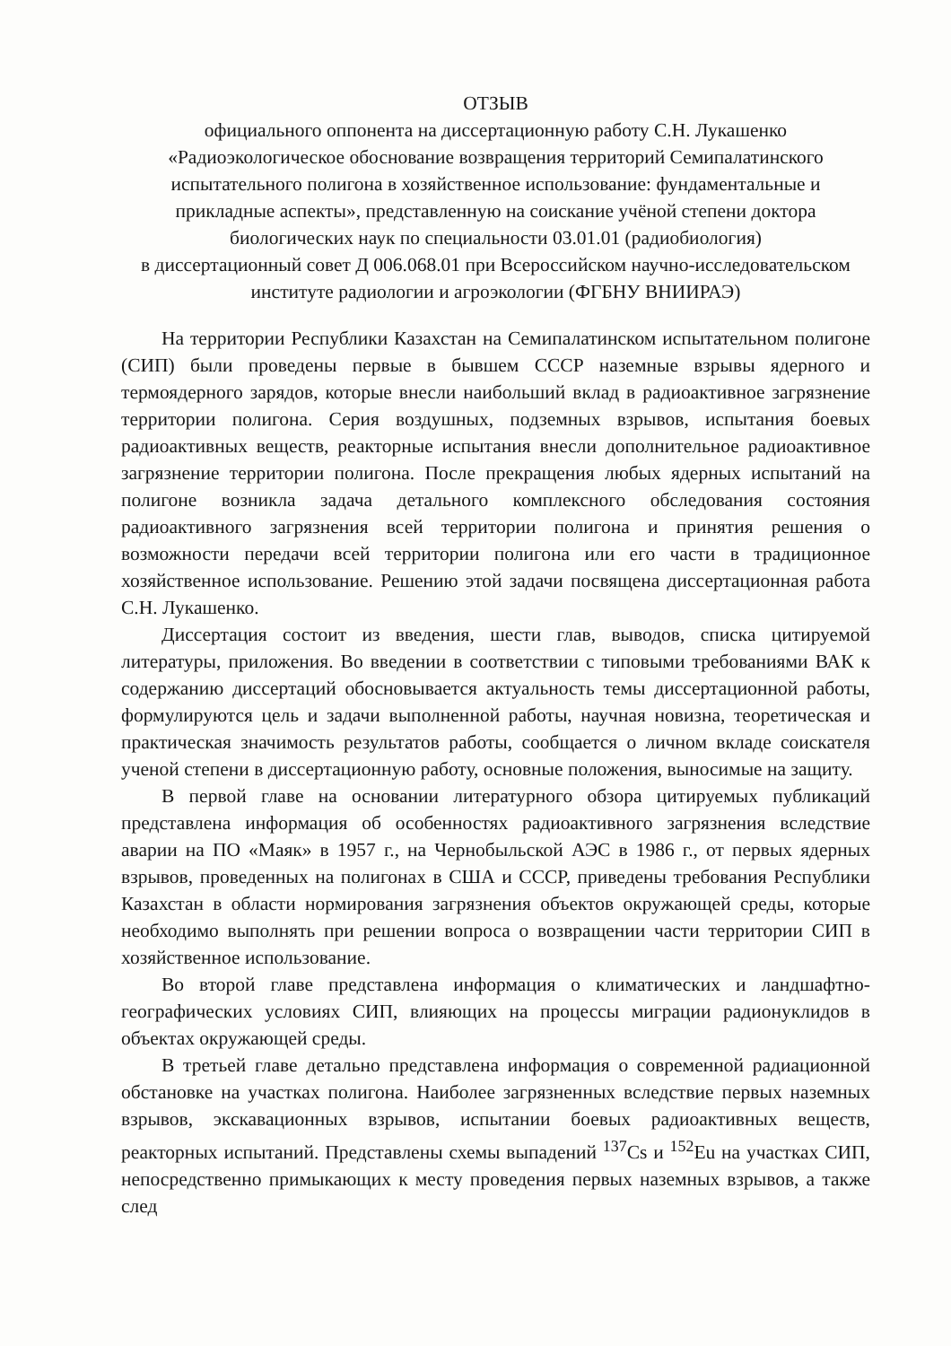ОТЗЫВ
официального оппонента на диссертационную работу С.Н. Лукашенко
«Радиоэкологическое обоснование возвращения территорий Семипалатинского испытательного полигона в хозяйственное использование: фундаментальные и прикладные аспекты», представленную на соискание учёной степени доктора биологических наук по специальности 03.01.01 (радиобиология)
в диссертационный совет Д 006.068.01 при Всероссийском научно-исследовательском институте радиологии и агроэкологии (ФГБНУ ВНИИРАЭ)
На территории Республики Казахстан на Семипалатинском испытательном полигоне (СИП) были проведены первые в бывшем СССР наземные взрывы ядерного и термоядерного зарядов, которые внесли наибольший вклад в радиоактивное загрязнение территории полигона. Серия воздушных, подземных взрывов, испытания боевых радиоактивных веществ, реакторные испытания внесли дополнительное радиоактивное загрязнение территории полигона. После прекращения любых ядерных испытаний на полигоне возникла задача детального комплексного обследования состояния радиоактивного загрязнения всей территории полигона и принятия решения о возможности передачи всей территории полигона или его части в традиционное хозяйственное использование. Решению этой задачи посвящена диссертационная работа С.Н. Лукашенко.
Диссертация состоит из введения, шести глав, выводов, списка цитируемой литературы, приложения. Во введении в соответствии с типовыми требованиями ВАК к содержанию диссертаций обосновывается актуальность темы диссертационной работы, формулируются цель и задачи выполненной работы, научная новизна, теоретическая и практическая значимость результатов работы, сообщается о личном вкладе соискателя ученой степени в диссертационную работу, основные положения, выносимые на защиту.
В первой главе на основании литературного обзора цитируемых публикаций представлена информация об особенностях радиоактивного загрязнения вследствие аварии на ПО «Маяк» в 1957 г., на Чернобыльской АЭС в 1986 г., от первых ядерных взрывов, проведенных на полигонах в США и СССР, приведены требования Республики Казахстан в области нормирования загрязнения объектов окружающей среды, которые необходимо выполнять при решении вопроса о возвращении части территории СИП в хозяйственное использование.
Во второй главе представлена информация о климатических и ландшафтно-географических условиях СИП, влияющих на процессы миграции радионуклидов в объектах окружающей среды.
В третьей главе детально представлена информация о современной радиационной обстановке на участках полигона. Наиболее загрязненных вследствие первых наземных взрывов, экскавационных взрывов, испытании боевых радиоактивных веществ, реакторных испытаний. Представлены схемы выпадений <sup>137</sup>Cs и <sup>152</sup>Eu на участках СИП, непосредственно примыкающих к месту проведения первых наземных взрывов, а также след